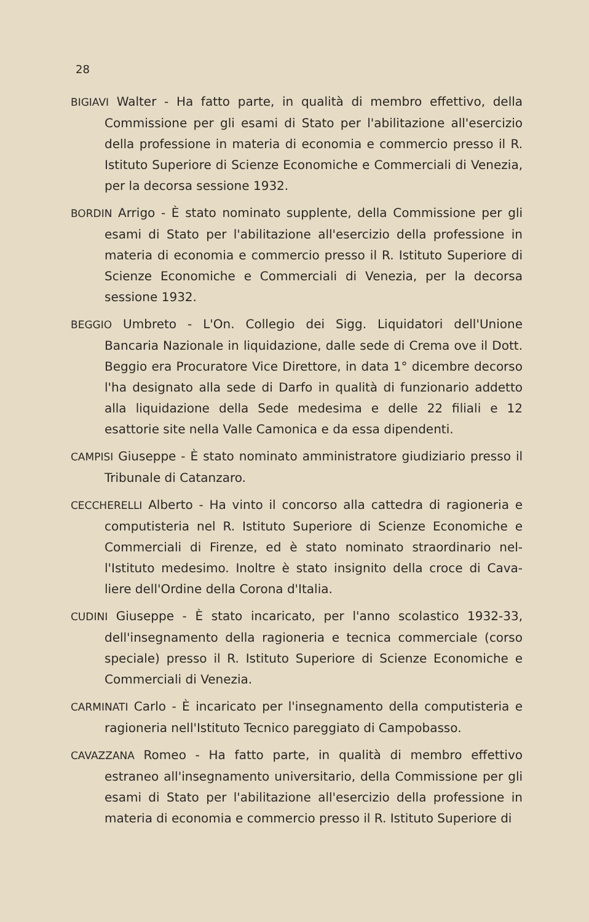28
BIGIAVI Walter - Ha fatto parte, in qualità di membro effettivo, della Commissione per gli esami di Stato per l'abilitazione all'esercizio della professione in materia di economia e commercio presso il R. Istituto Superiore di Scienze Economiche e Commerciali di Venezia, per la decorsa sessione 1932.
BORDIN Arrigo - È stato nominato supplente, della Commissione per gli esami di Stato per l'abilitazione all'esercizio della professione in materia di economia e commercio presso il R. Istituto Superiore di Scienze Economiche e Commerciali di Venezia, per la decorsa sessione 1932.
BEGGIO Umbreto - L'On. Collegio dei Sigg. Liquidatori dell'Unione Bancaria Nazionale in liquidazione, dalle sede di Crema ove il Dott. Beggio era Procuratore Vice Direttore, in data 1° dicembre decorso l'ha designato alla sede di Darfo in qualità di funzionario addetto alla liquidazione della Sede medesima e delle 22 filiali e 12 esattorie site nella Valle Camonica e da essa dipendenti.
CAMPISI Giuseppe - È stato nominato amministratore giudiziario presso il Tribunale di Catanzaro.
CECCHERELLI Alberto - Ha vinto il concorso alla cattedra di ragioneria e computisteria nel R. Istituto Superiore di Scienze Economiche e Commerciali di Firenze, ed è stato nominato straordinario nel-l'Istituto medesimo. Inoltre è stato insignito della croce di Cava-liere dell'Ordine della Corona d'Italia.
CUDINI Giuseppe - È stato incaricato, per l'anno scolastico 1932-33, dell'insegnamento della ragioneria e tecnica commerciale (corso speciale) presso il R. Istituto Superiore di Scienze Economiche e Commerciali di Venezia.
CARMINATI Carlo - È incaricato per l'insegnamento della computisteria e ragioneria nell'Istituto Tecnico pareggiato di Campobasso.
CAVAZZANA Romeo - Ha fatto parte, in qualità di membro effettivo estraneo all'insegnamento universitario, della Commissione per gli esami di Stato per l'abilitazione all'esercizio della professione in materia di economia e commercio presso il R. Istituto Superiore di